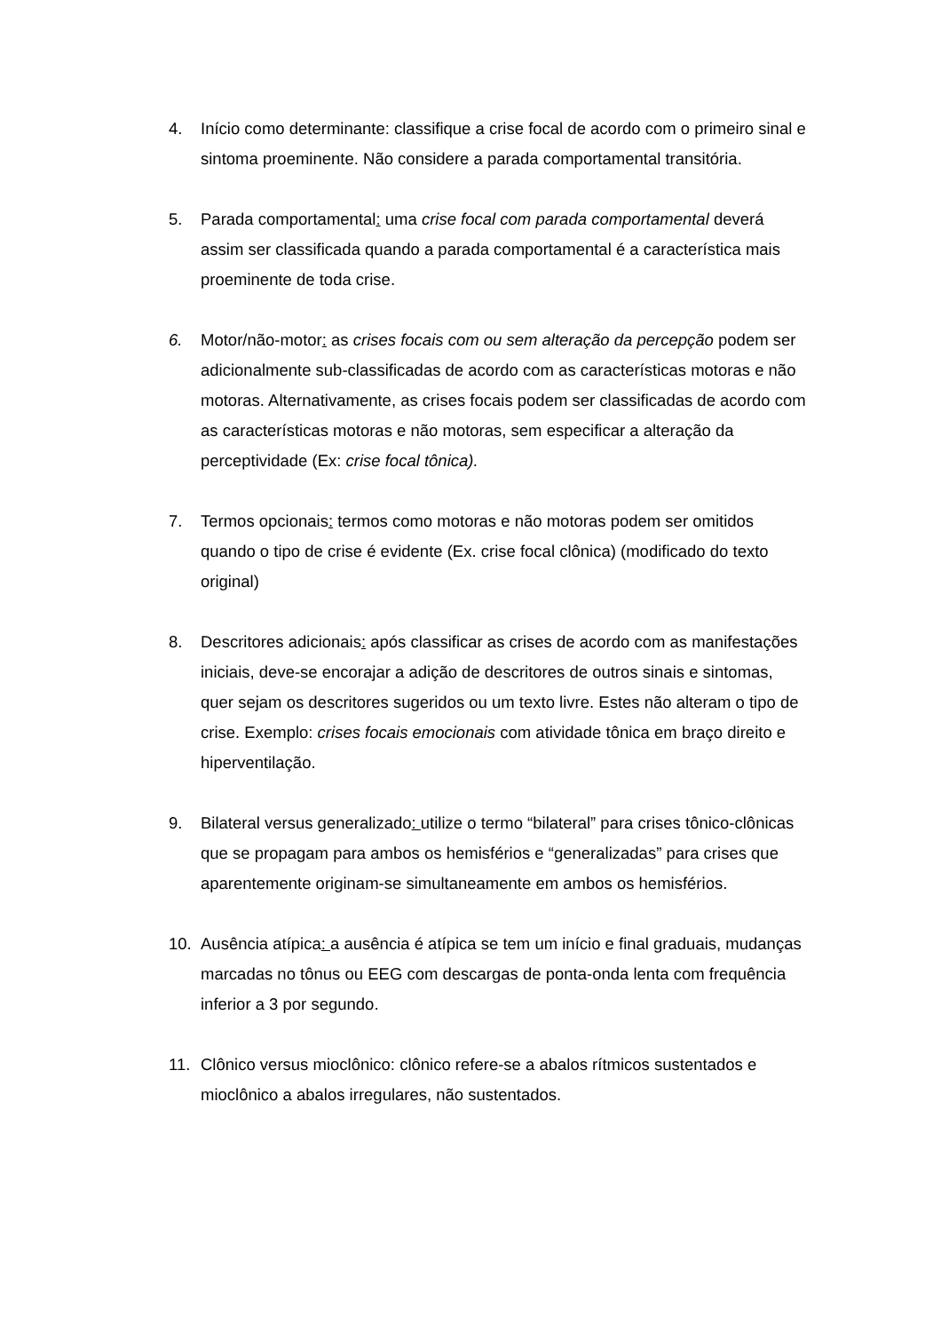4. Início como determinante: classifique a crise focal de acordo com o primeiro sinal e sintoma proeminente. Não considere a parada comportamental transitória.
5. Parada comportamental: uma crise focal com parada comportamental deverá assim ser classificada quando a parada comportamental é a característica mais proeminente de toda crise.
6. Motor/não-motor: as crises focais com ou sem alteração da percepção podem ser adicionalmente sub-classificadas de acordo com as características motoras e não motoras. Alternativamente, as crises focais podem ser classificadas de acordo com as características motoras e não motoras, sem especificar a alteração da perceptividade (Ex: crise focal tônica).
7. Termos opcionais: termos como motoras e não motoras podem ser omitidos quando o tipo de crise é evidente (Ex. crise focal clônica) (modificado do texto original)
8. Descritores adicionais: após classificar as crises de acordo com as manifestações iniciais, deve-se encorajar a adição de descritores de outros sinais e sintomas, quer sejam os descritores sugeridos ou um texto livre. Estes não alteram o tipo de crise. Exemplo: crises focais emocionais com atividade tônica em braço direito e hiperventilação.
9. Bilateral versus generalizado: utilize o termo “bilateral” para crises tônico-clônicas que se propagam para ambos os hemisférios e “generalizadas” para crises que aparentemente originam-se simultaneamente em ambos os hemisférios.
10. Ausência atípica: a ausência é atípica se tem um início e final graduais, mudanças marcadas no tônus ou EEG com descargas de ponta-onda lenta com frequência inferior a 3 por segundo.
11. Clônico versus mioclônico: clônico refere-se a abalos rítmicos sustentados e mioclônico a abalos irregulares, não sustentados.